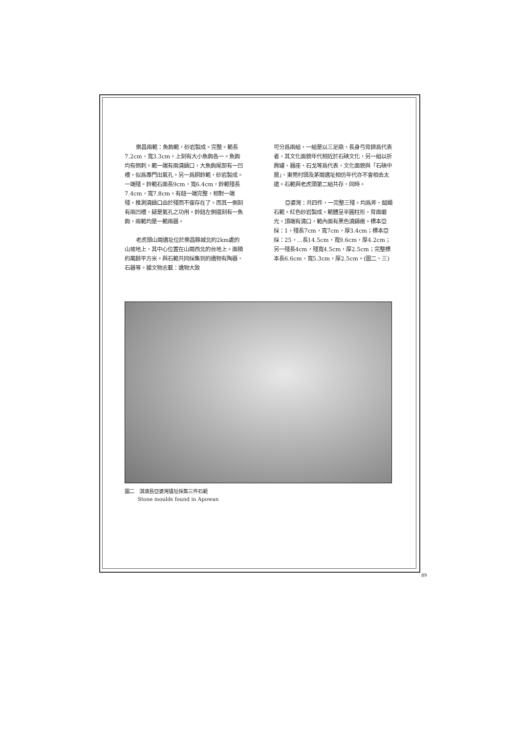樂昌兩範：魚鉤範，砂岩製成。完整。範長7.2cm，寬3.3cm。上刻有大小魚鉤各一。魚鉤均有倒刺。範一端有兩澆鑄口，大魚鉤尾部有一凹槽，似爲專門出氣孔。另一爲銅鈴範，砂岩製成。一端殘。鈴範石面長9cm，寬6.4cm，鈴範殘長7.4cm，寬7.8cm。有鈕一端完整，相對一端殘，推測澆鑄口由於殘而不復存在了。而其一側刻有兩凹槽，疑是氣孔之功用。鈴鈕左側還刻有一魚鉤，兩範均是一範兩器。
老虎頭山崗遺址位於樂昌縣城北約2km處的山坡地上，其中心位置在山崗西北的台地上。面積約萬餘平方米。與石範共同採集到的遺物有陶器、石器等。據文物志載：遺物大致
可分爲兩組，一組是以三足鼎，長身弓背錛爲代表者，其文化面貌年代相近於石硤文化，另一組以折肩罐、器座、石戈等爲代表，文化面貌與「石硤中層」、東莞村頭及茅崗遺址相仿年代亦不會相去太遠。石範與老虎頭第二組共存，同時。
亞婆灣：共四件，一完整三殘。均爲斧、鉞類石範。紅色砂岩製成。範體呈半圓柱形，背面磨光，頂端有澆口，範內面有黑色澆鑄痕。標本亞採：1，殘長7cm，寬7cm，厚3.4cm；標本亞採：25，...長14.5cm，寬9.6cm，厚4.2cm；另一殘長4cm，殘寬4.5cm，厚2.5cm；完整標本長6.6cm，寬5.3cm，厚2.5cm。(圖二、三)
圖二　淇澳島亞婆灣遺址採集三件石範
Stone moulds found in Apowan
89